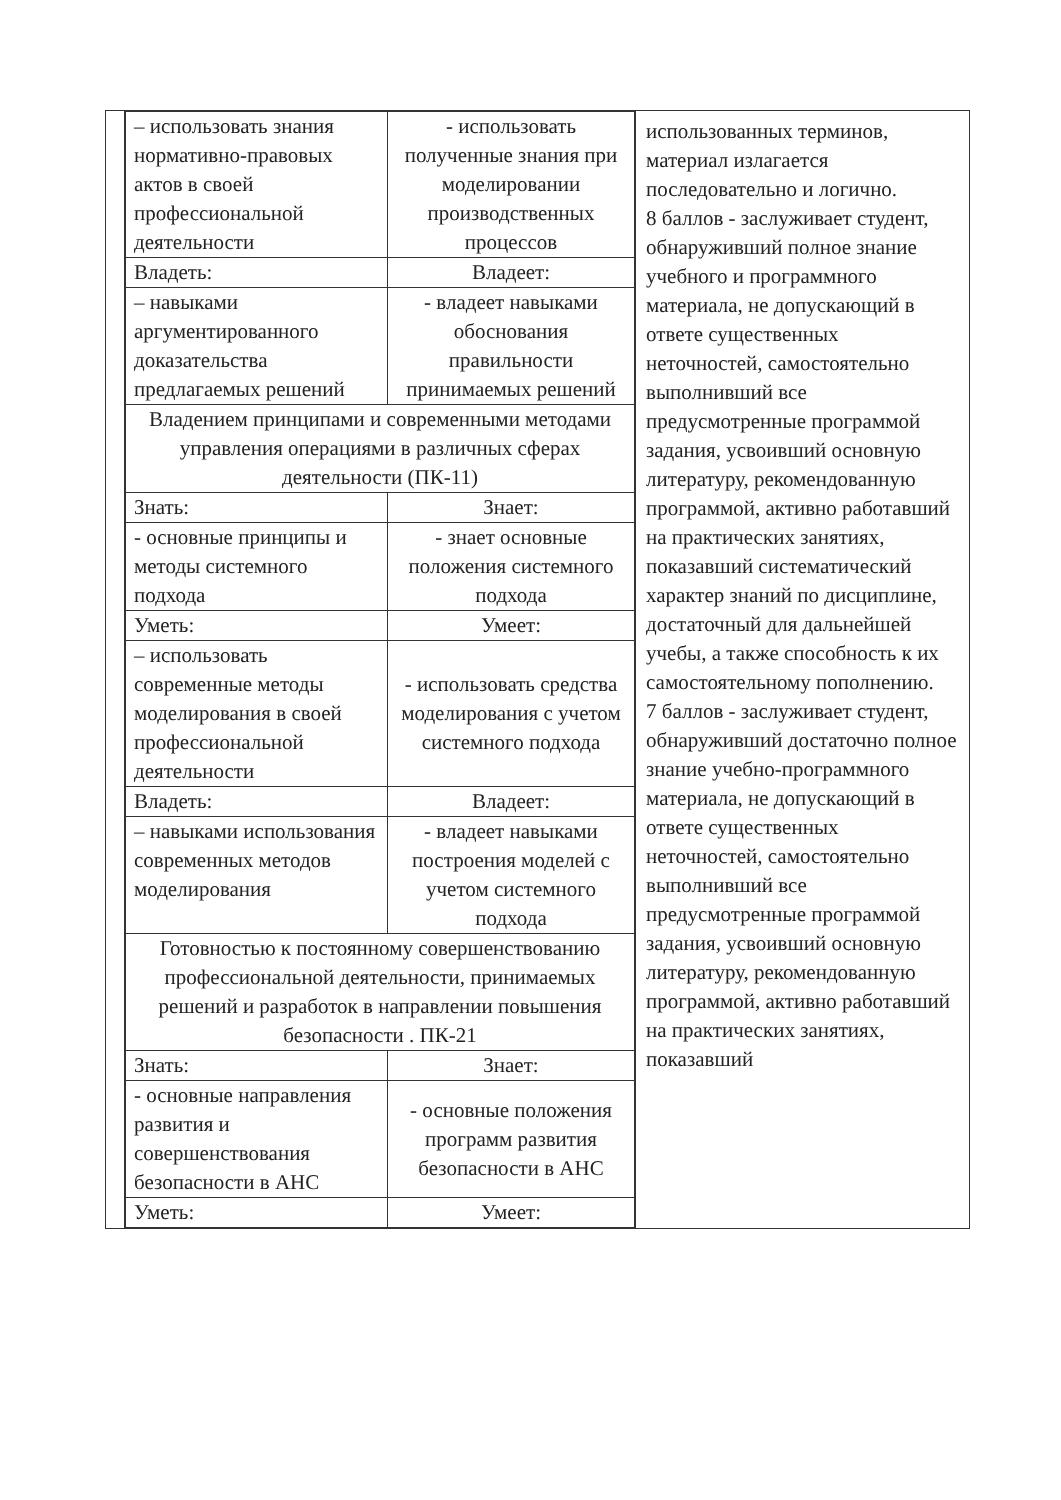| | / – использовать знания нормативно-правовых актов в своей профессиональной деятельности / - использовать полученные знания при моделировании производственных процессов / / Владеть: / Владеет: / / – навыками аргументированного доказательства предлагаемых решений / - владеет навыками обоснования правильности принимаемых решений / / Владением принципами и современными методами управления операциями в различных сферах деятельности (ПК-11) / / / Знать: / Знает: / / - основные принципы и методы системного подхода / - знает основные положения системного подхода / / Уметь: / Умеет: / / – использовать современные методы моделирования в своей профессиональной деятельности / - использовать средства моделирования с учетом системного подхода / / Владеть: / Владеет: / / – навыками использования современных методов моделирования / - владеет навыками построения моделей с учетом системного подхода / / Готовностью к постоянному совершенствованию профессиональной деятельности, принимаемых решений и разработок в направлении повышения безопасности . ПК-21 / / / Знать: / Знает: / / - основные направления развития и совершенствования безопасности в АНС / - основные положения программ развития безопасности в АНС / / Уметь: / Умеет: / | использованных терминов, материал излагается последовательно и логично. 8 баллов - заслуживает студент, обнаруживший полное знание учебного и программного материала, не допускающий в ответе существенных неточностей, самостоятельно выполнивший все предусмотренные программой задания, усвоивший основную литературу, рекомендованную программой, активно работавший на практических занятиях, показавший систематический характер знаний по дисциплине, достаточный для дальнейшей учебы, а также способность к их самостоятельному пополнению. 7 баллов - заслуживает студент, обнаруживший достаточно полное знание учебно-программного материала, не допускающий в ответе существенных неточностей, самостоятельно выполнивший все предусмотренные программой задания, усвоивший основную литературу, рекомендованную программой, активно работавший на практических занятиях, показавший |